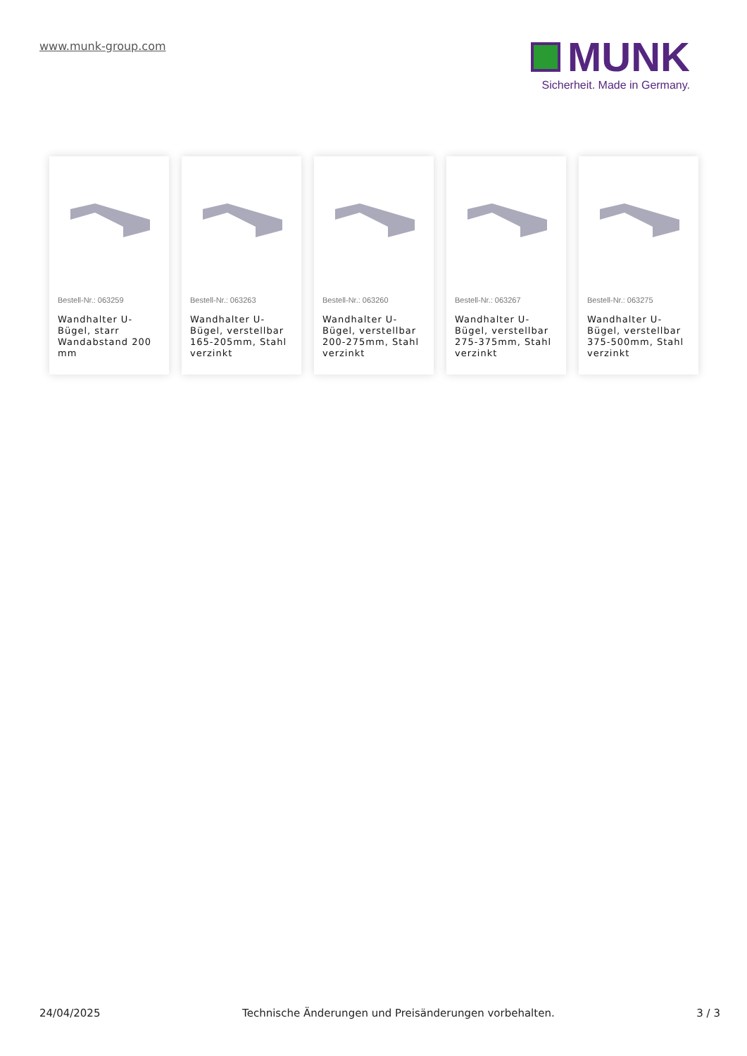www.munk-group.com
MUNK
Sicherheit. Made in Germany.
Bestell-Nr.: 063259
Wandhalter U-Bügel, starr Wandabstand 200 mm
Bestell-Nr.: 063263
Wandhalter U-Bügel, verstellbar 165-205mm, Stahl verzinkt
Bestell-Nr.: 063260
Wandhalter U-Bügel, verstellbar 200-275mm, Stahl verzinkt
Bestell-Nr.: 063267
Wandhalter U-Bügel, verstellbar 275-375mm, Stahl verzinkt
Bestell-Nr.: 063275
Wandhalter U-Bügel, verstellbar 375-500mm, Stahl verzinkt
24/04/2025 Technische Änderungen und Preisänderungen vorbehalten. 3 / 3